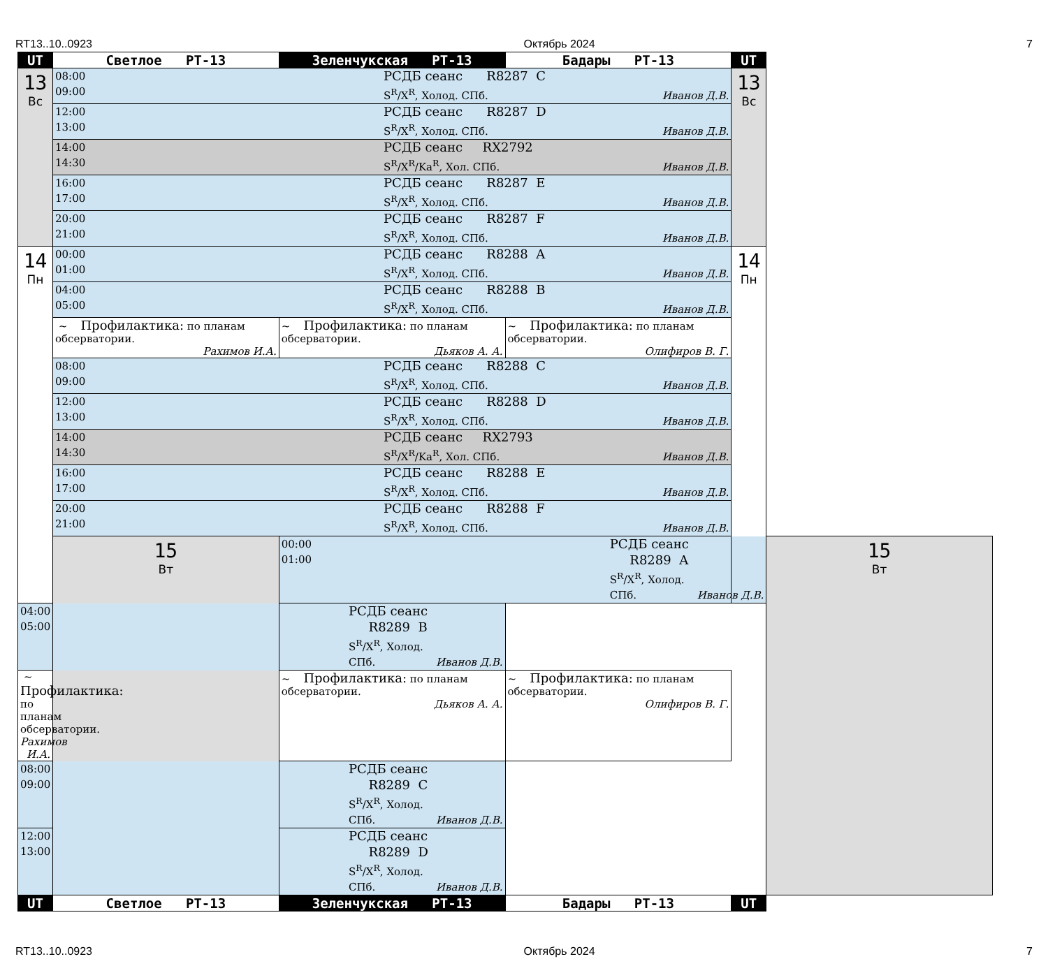RT13..10..0923 Октябрь 2024 7
| UT | Светлое РТ-13 | Зеленчукская РТ-13 | Бадары РТ-13 | UT | |
| --- | --- | --- | --- | --- | --- |
| 13 Вс | 08:00 09:00 РСДБ сеанс R8287 C S<sup>R</sup>/X<sup>R</sup>, Холод. СПб. Иванов Д.В. | | | 13 Вс | |
| | 12:00 13:00 РСДБ сеанс R8287 D S<sup>R</sup>/X<sup>R</sup>, Холод. СПб. Иванов Д.В. | | | | |
| | 14:00 14:30 РСДБ сеанс RX2792 S<sup>R</sup>/X<sup>R</sup>/Ka<sup>R</sup>, Хол. СПб. Иванов Д.В. | | | | |
| | 16:00 17:00 РСДБ сеанс R8287 E S<sup>R</sup>/X<sup>R</sup>, Холод. СПб. Иванов Д.В. | | | | |
| | 20:00 21:00 РСДБ сеанс R8287 F S<sup>R</sup>/X<sup>R</sup>, Холод. СПб. Иванов Д.В. | | | | |
| 14 Пн | 00:00 01:00 РСДБ сеанс R8288 A S<sup>R</sup>/X<sup>R</sup>, Холод. СПб. Иванов Д.В. | | | 14 Пн | |
| | 04:00 05:00 РСДБ сеанс R8288 B S<sup>R</sup>/X<sup>R</sup>, Холод. СПб. Иванов Д.В. | | | | |
| | ~ Профилактика: по планам обсерватории. Рахимов И.А. | ~ Профилактика: по планам обсерватории. Дьяков А. А. | ~ Профилактика: по планам обсерватории. Олифиров В. Г. | | |
| | 08:00 09:00 РСДБ сеанс R8288 C S<sup>R</sup>/X<sup>R</sup>, Холод. СПб. Иванов Д.В. | | | | |
| | 12:00 13:00 РСДБ сеанс R8288 D S<sup>R</sup>/X<sup>R</sup>, Холод. СПб. Иванов Д.В. | | | | |
| | 14:00 14:30 РСДБ сеанс RX2793 S<sup>R</sup>/X<sup>R</sup>/Ka<sup>R</sup>, Хол. СПб. Иванов Д.В. | | | | |
| | 16:00 17:00 РСДБ сеанс R8288 E S<sup>R</sup>/X<sup>R</sup>, Холод. СПб. Иванов Д.В. | | | | |
| | 20:00 21:00 РСДБ сеанс R8288 F S<sup>R</sup>/X<sup>R</sup>, Холод. СПб. Иванов Д.В. | | | | |
| | 15 Вт | 00:00 01:00 РСДБ сеанс R8289 A S<sup>R</sup>/X<sup>R</sup>, Холод. СПб. Иванов Д.В. | | | 15 Вт |
| 04:00 05:00 РСДБ сеанс R8289 B S<sup>R</sup>/X<sup>R</sup>, Холод. СПб. Иванов Д.В. | | | | | |
| ~ Профилактика: по планам обсерватории. Рахимов И.А. | | ~ Профилактика: по планам обсерватории. Дьяков А. А. | ~ Профилактика: по планам обсерватории. Олифиров В. Г. | | |
| 08:00 09:00 РСДБ сеанс R8289 C S<sup>R</sup>/X<sup>R</sup>, Холод. СПб. Иванов Д.В. | | | | | |
| 12:00 13:00 РСДБ сеанс R8289 D S<sup>R</sup>/X<sup>R</sup>, Холод. СПб. Иванов Д.В. | | | | | |
| UT | Светлое РТ-13 | Зеленчукская РТ-13 | Бадары РТ-13 | UT | |
RT13..10..0923 Октябрь 2024 7